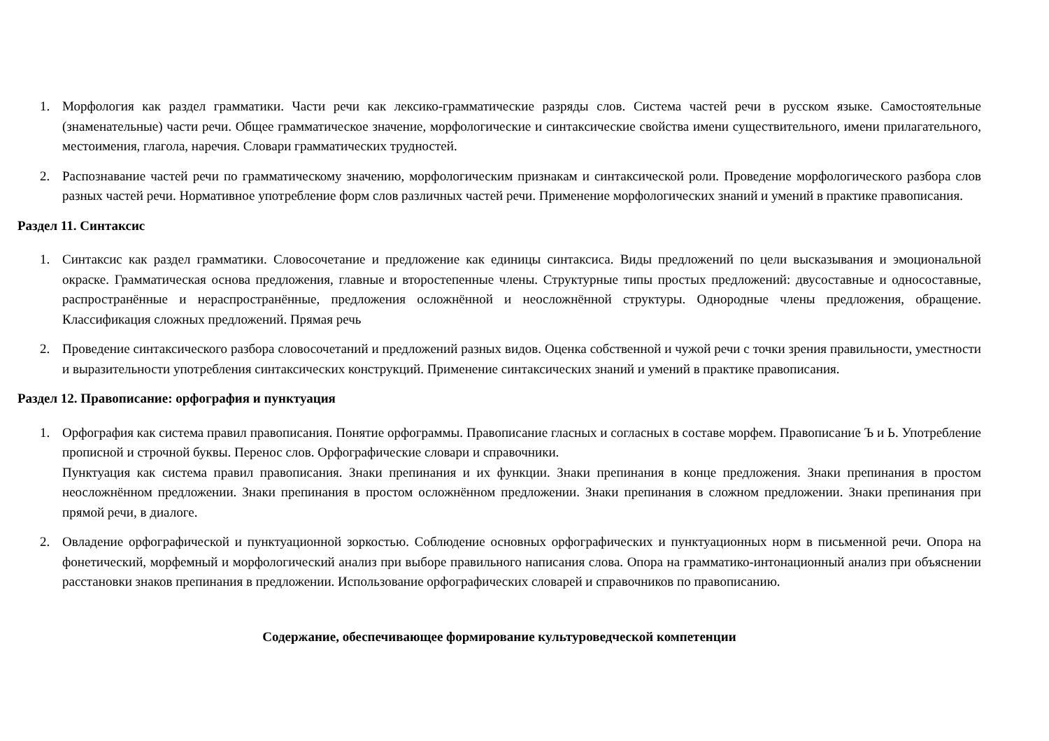1. Морфология как раздел грамматики. Части речи как лексико-грамматические разряды слов. Система частей речи в русском языке. Самостоятельные (знаменательные) части речи. Общее грамматическое значение, морфологические и синтаксические свойства имени существительного, имени прилагательного, местоимения, глагола, наречия. Словари грамматических трудностей.
2. Распознавание частей речи по грамматическому значению, морфологическим признакам и синтаксической роли. Проведение морфологического разбора слов разных частей речи. Нормативное употребление форм слов различных частей речи. Применение морфологических знаний и умений в практике правописания.
Раздел 11. Синтаксис
1. Синтаксис как раздел грамматики. Словосочетание и предложение как единицы синтаксиса. Виды предложений по цели высказывания и эмоциональной окраске. Грамматическая основа предложения, главные и второстепенные члены. Структурные типы простых предложений: двусоставные и односоставные, распространённые и нераспространённые, предложения осложнённой и неосложнённой структуры. Однородные члены предложения, обращение. Классификация сложных предложений. Прямая речь
2. Проведение синтаксического разбора словосочетаний и предложений разных видов. Оценка собственной и чужой речи с точки зрения правильности, уместности и выразительности употребления синтаксических конструкций. Применение синтаксических знаний и умений в практике правописания.
Раздел 12. Правописание: орфография и пунктуация
1. Орфография как система правил правописания. Понятие орфограммы. Правописание гласных и согласных в составе морфем. Правописание Ъ и Ь. Употребление прописной и строчной буквы. Перенос слов. Орфографические словари и справочники.
Пунктуация как система правил правописания. Знаки препинания и их функции. Знаки препинания в конце предложения. Знаки препинания в простом неосложнённом предложении. Знаки препинания в простом осложнённом предложении. Знаки препинания в сложном предложении. Знаки препинания при прямой речи, в диалоге.
2. Овладение орфографической и пунктуационной зоркостью. Соблюдение основных орфографических и пунктуационных норм в письменной речи. Опора на фонетический, морфемный и морфологический анализ при выборе правильного написания слова. Опора на грамматико-интонационный анализ при объяснении расстановки знаков препинания в предложении. Использование орфографических словарей и справочников по правописанию.
Содержание, обеспечивающее формирование культуроведческой компетенции